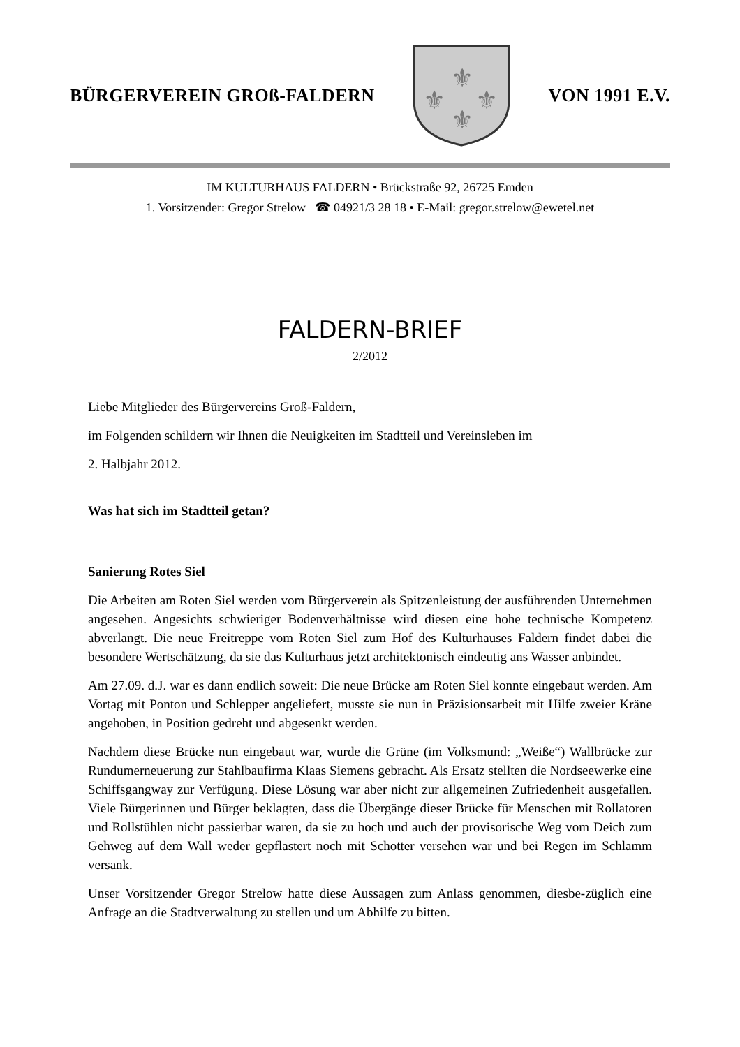BÜRGERVEREIN GROß-FALDERN
⚜
⚜
⚜
⚜
VON 1991 E.V.
IM KULTURHAUS FALDERN • Brückstraße 92, 26725 Emden
1. Vorsitzender: Gregor Strelow ☎ 04921/3 28 18 • E-Mail: gregor.strelow@ewetel.net
FALDERN-BRIEF
2/2012
Liebe Mitglieder des Bürgervereins Groß-Faldern,
im Folgenden schildern wir Ihnen die Neuigkeiten im Stadtteil und Vereinsleben im
2. Halbjahr 2012.
Was hat sich im Stadtteil getan?
Sanierung Rotes Siel
Die Arbeiten am Roten Siel werden vom Bürgerverein als Spitzenleistung der ausführenden Unternehmen angesehen. Angesichts schwieriger Bodenverhältnisse wird diesen eine hohe technische Kompetenz abverlangt. Die neue Freitreppe vom Roten Siel zum Hof des Kulturhauses Faldern findet dabei die besondere Wertschätzung, da sie das Kulturhaus jetzt architektonisch eindeutig ans Wasser anbindet.
Am 27.09. d.J. war es dann endlich soweit: Die neue Brücke am Roten Siel konnte eingebaut werden. Am Vortag mit Ponton und Schlepper angeliefert, musste sie nun in Präzisionsarbeit mit Hilfe zweier Kräne angehoben, in Position gedreht und abgesenkt werden.
Nachdem diese Brücke nun eingebaut war, wurde die Grüne (im Volksmund: „Weiße“) Wallbrücke zur Rundumerneuerung zur Stahlbaufirma Klaas Siemens gebracht. Als Ersatz stellten die Nordseewerke eine Schiffsgangway zur Verfügung. Diese Lösung war aber nicht zur allgemeinen Zufriedenheit ausgefallen. Viele Bürgerinnen und Bürger beklagten, dass die Übergänge dieser Brücke für Menschen mit Rollatoren und Rollstühlen nicht passierbar waren, da sie zu hoch und auch der provisorische Weg vom Deich zum Gehweg auf dem Wall weder gepflastert noch mit Schotter versehen war und bei Regen im Schlamm versank.
Unser Vorsitzender Gregor Strelow hatte diese Aussagen zum Anlass genommen, diesbe-züglich eine Anfrage an die Stadtverwaltung zu stellen und um Abhilfe zu bitten.